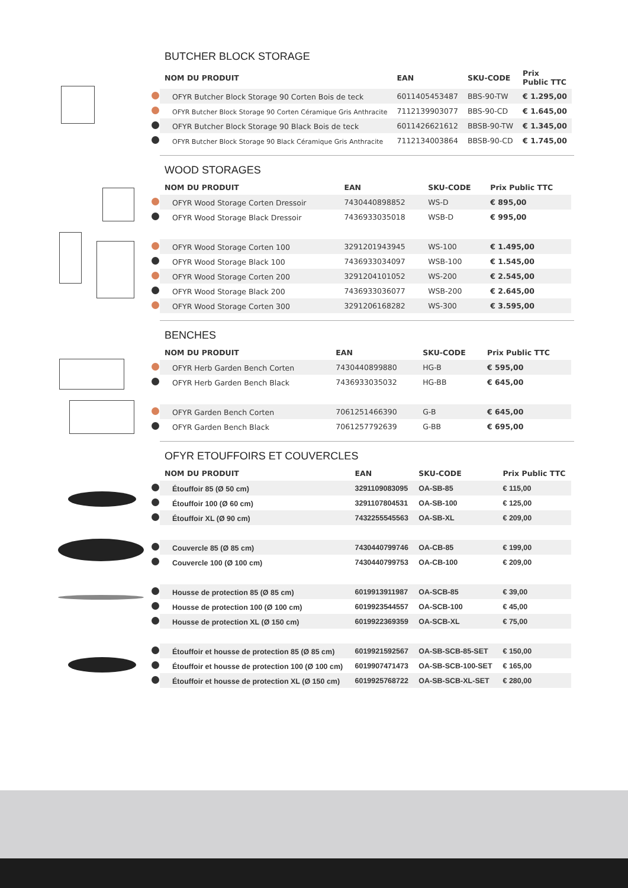BUTCHER BLOCK STORAGE
| NOM DU PRODUIT | EAN | SKU-CODE | Prix Public TTC |
| --- | --- | --- | --- |
| OFYR Butcher Block Storage 90 Corten Bois de teck | 6011405453487 | BBS-90-TW | € 1.295,00 |
| OFYR Butcher Block Storage 90 Corten Céramique Gris Anthracite | 7112139903077 | BBS-90-CD | € 1.645,00 |
| OFYR Butcher Block Storage 90 Black Bois de teck | 6011426621612 | BBSB-90-TW | € 1.345,00 |
| OFYR Butcher Block Storage 90 Black Céramique Gris Anthracite | 7112134003864 | BBSB-90-CD | € 1.745,00 |
WOOD STORAGES
| NOM DU PRODUIT | EAN | SKU-CODE | Prix Public TTC |
| --- | --- | --- | --- |
| OFYR Wood Storage Corten Dressoir | 7430440898852 | WS-D | € 895,00 |
| OFYR Wood Storage Black Dressoir | 7436933035018 | WSB-D | € 995,00 |
| OFYR Wood Storage Corten 100 | 3291201943945 | WS-100 | € 1.495,00 |
| OFYR Wood Storage Black 100 | 7436933034097 | WSB-100 | € 1.545,00 |
| OFYR Wood Storage Corten 200 | 3291204101052 | WS-200 | € 2.545,00 |
| OFYR Wood Storage Black 200 | 7436933036077 | WSB-200 | € 2.645,00 |
| OFYR Wood Storage Corten 300 | 3291206168282 | WS-300 | € 3.595,00 |
BENCHES
| NOM DU PRODUIT | EAN | SKU-CODE | Prix Public TTC |
| --- | --- | --- | --- |
| OFYR Herb Garden Bench Corten | 7430440899880 | HG-B | € 595,00 |
| OFYR Herb Garden Bench Black | 7436933035032 | HG-BB | € 645,00 |
| OFYR Garden Bench Corten | 7061251466390 | G-B | € 645,00 |
| OFYR Garden Bench Black | 7061257792639 | G-BB | € 695,00 |
OFYR ETOUFFOIRS ET COUVERCLES
| NOM DU PRODUIT | EAN | SKU-CODE | Prix Public TTC |
| --- | --- | --- | --- |
| Étouffoir 85 (Ø 50 cm) | 3291109083095 | OA-SB-85 | € 115,00 |
| Étouffoir 100 (Ø 60 cm) | 3291107804531 | OA-SB-100 | € 125,00 |
| Étouffoir XL (Ø 90 cm) | 7432255545563 | OA-SB-XL | € 209,00 |
| Couvercle 85 (Ø 85 cm) | 7430440799746 | OA-CB-85 | € 199,00 |
| Couvercle 100 (Ø 100 cm) | 7430440799753 | OA-CB-100 | € 209,00 |
| Housse de protection 85 (Ø 85 cm) | 6019913911987 | OA-SCB-85 | € 39,00 |
| Housse de protection 100 (Ø 100 cm) | 6019923544557 | OA-SCB-100 | € 45,00 |
| Housse de protection XL (Ø 150 cm) | 6019922369359 | OA-SCB-XL | € 75,00 |
| Étouffoir et housse de protection 85 (Ø 85 cm) | 6019921592567 | OA-SB-SCB-85-SET | € 150,00 |
| Étouffoir et housse de protection 100 (Ø 100 cm) | 6019907471473 | OA-SB-SCB-100-SET | € 165,00 |
| Étouffoir et housse de protection XL (Ø 150 cm) | 6019925768722 | OA-SB-SCB-XL-SET | € 280,00 |